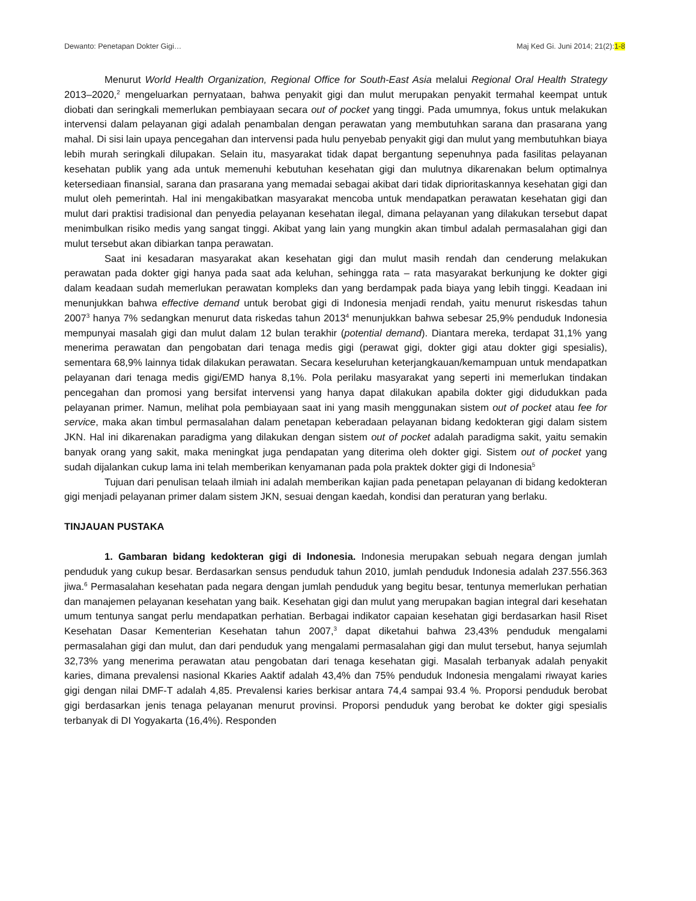Dewanto: Penetapan Dokter Gigi… Maj Ked Gi. Juni 2014; 21(2):1-8
Menurut World Health Organization, Regional Office for South-East Asia melalui Regional Oral Health Strategy 2013–2020,<sup>2</sup> mengeluarkan pernyataan, bahwa penyakit gigi dan mulut merupakan penyakit termahal keempat untuk diobati dan seringkali memerlukan pembiayaan secara out of pocket yang tinggi. Pada umumnya, fokus untuk melakukan intervensi dalam pelayanan gigi adalah penambalan dengan perawatan yang membutuhkan sarana dan prasarana yang mahal. Di sisi lain upaya pencegahan dan intervensi pada hulu penyebab penyakit gigi dan mulut yang membutuhkan biaya lebih murah seringkali dilupakan. Selain itu, masyarakat tidak dapat bergantung sepenuhnya pada fasilitas pelayanan kesehatan publik yang ada untuk memenuhi kebutuhan kesehatan gigi dan mulutnya dikarenakan belum optimalnya ketersediaan finansial, sarana dan prasarana yang memadai sebagai akibat dari tidak diprioritaskannya kesehatan gigi dan mulut oleh pemerintah. Hal ini mengakibatkan masyarakat mencoba untuk mendapatkan perawatan kesehatan gigi dan mulut dari praktisi tradisional dan penyedia pelayanan kesehatan ilegal, dimana pelayanan yang dilakukan tersebut dapat menimbulkan risiko medis yang sangat tinggi. Akibat yang lain yang mungkin akan timbul adalah permasalahan gigi dan mulut tersebut akan dibiarkan tanpa perawatan.
Saat ini kesadaran masyarakat akan kesehatan gigi dan mulut masih rendah dan cenderung melakukan perawatan pada dokter gigi hanya pada saat ada keluhan, sehingga rata – rata masyarakat berkunjung ke dokter gigi dalam keadaan sudah memerlukan perawatan kompleks dan yang berdampak pada biaya yang lebih tinggi. Keadaan ini menunjukkan bahwa effective demand untuk berobat gigi di Indonesia menjadi rendah, yaitu menurut riskesdas tahun 2007<sup>3</sup> hanya 7% sedangkan menurut data riskedas tahun 2013<sup>4</sup> menunjukkan bahwa sebesar 25,9% penduduk Indonesia mempunyai masalah gigi dan mulut dalam 12 bulan terakhir (potential demand). Diantara mereka, terdapat 31,1% yang menerima perawatan dan pengobatan dari tenaga medis gigi (perawat gigi, dokter gigi atau dokter gigi spesialis), sementara 68,9% lainnya tidak dilakukan perawatan. Secara keseluruhan keterjangkauan/kemampuan untuk mendapatkan pelayanan dari tenaga medis gigi/EMD hanya 8,1%. Pola perilaku masyarakat yang seperti ini memerlukan tindakan pencegahan dan promosi yang bersifat intervensi yang hanya dapat dilakukan apabila dokter gigi didudukkan pada pelayanan primer. Namun, melihat pola pembiayaan saat ini yang masih menggunakan sistem out of pocket atau fee for service, maka akan timbul permasalahan dalam penetapan keberadaan pelayanan bidang kedokteran gigi dalam sistem JKN. Hal ini dikarenakan paradigma yang dilakukan dengan sistem out of pocket adalah paradigma sakit, yaitu semakin banyak orang yang sakit, maka meningkat juga pendapatan yang diterima oleh dokter gigi. Sistem out of pocket yang sudah dijalankan cukup lama ini telah memberikan kenyamanan pada pola praktek dokter gigi di Indonesia<sup>5</sup>
Tujuan dari penulisan telaah ilmiah ini adalah memberikan kajian pada penetapan pelayanan di bidang kedokteran gigi menjadi pelayanan primer dalam sistem JKN, sesuai dengan kaedah, kondisi dan peraturan yang berlaku.
TINJAUAN PUSTAKA
1. Gambaran bidang kedokteran gigi di Indonesia. Indonesia merupakan sebuah negara dengan jumlah penduduk yang cukup besar. Berdasarkan sensus penduduk tahun 2010, jumlah penduduk Indonesia adalah 237.556.363 jiwa.<sup>6</sup> Permasalahan kesehatan pada negara dengan jumlah penduduk yang begitu besar, tentunya memerlukan perhatian dan manajemen pelayanan kesehatan yang baik. Kesehatan gigi dan mulut yang merupakan bagian integral dari kesehatan umum tentunya sangat perlu mendapatkan perhatian. Berbagai indikator capaian kesehatan gigi berdasarkan hasil Riset Kesehatan Dasar Kementerian Kesehatan tahun 2007,<sup>3</sup> dapat diketahui bahwa 23,43% penduduk mengalami permasalahan gigi dan mulut, dan dari penduduk yang mengalami permasalahan gigi dan mulut tersebut, hanya sejumlah 32,73% yang menerima perawatan atau pengobatan dari tenaga kesehatan gigi. Masalah terbanyak adalah penyakit karies, dimana prevalensi nasional Kkaries Aaktif adalah 43,4% dan 75% penduduk Indonesia mengalami riwayat karies gigi dengan nilai DMF-T adalah 4,85. Prevalensi karies berkisar antara 74,4 sampai 93.4 %. Proporsi penduduk berobat gigi berdasarkan jenis tenaga pelayanan menurut provinsi. Proporsi penduduk yang berobat ke dokter gigi spesialis terbanyak di DI Yogyakarta (16,4%). Responden